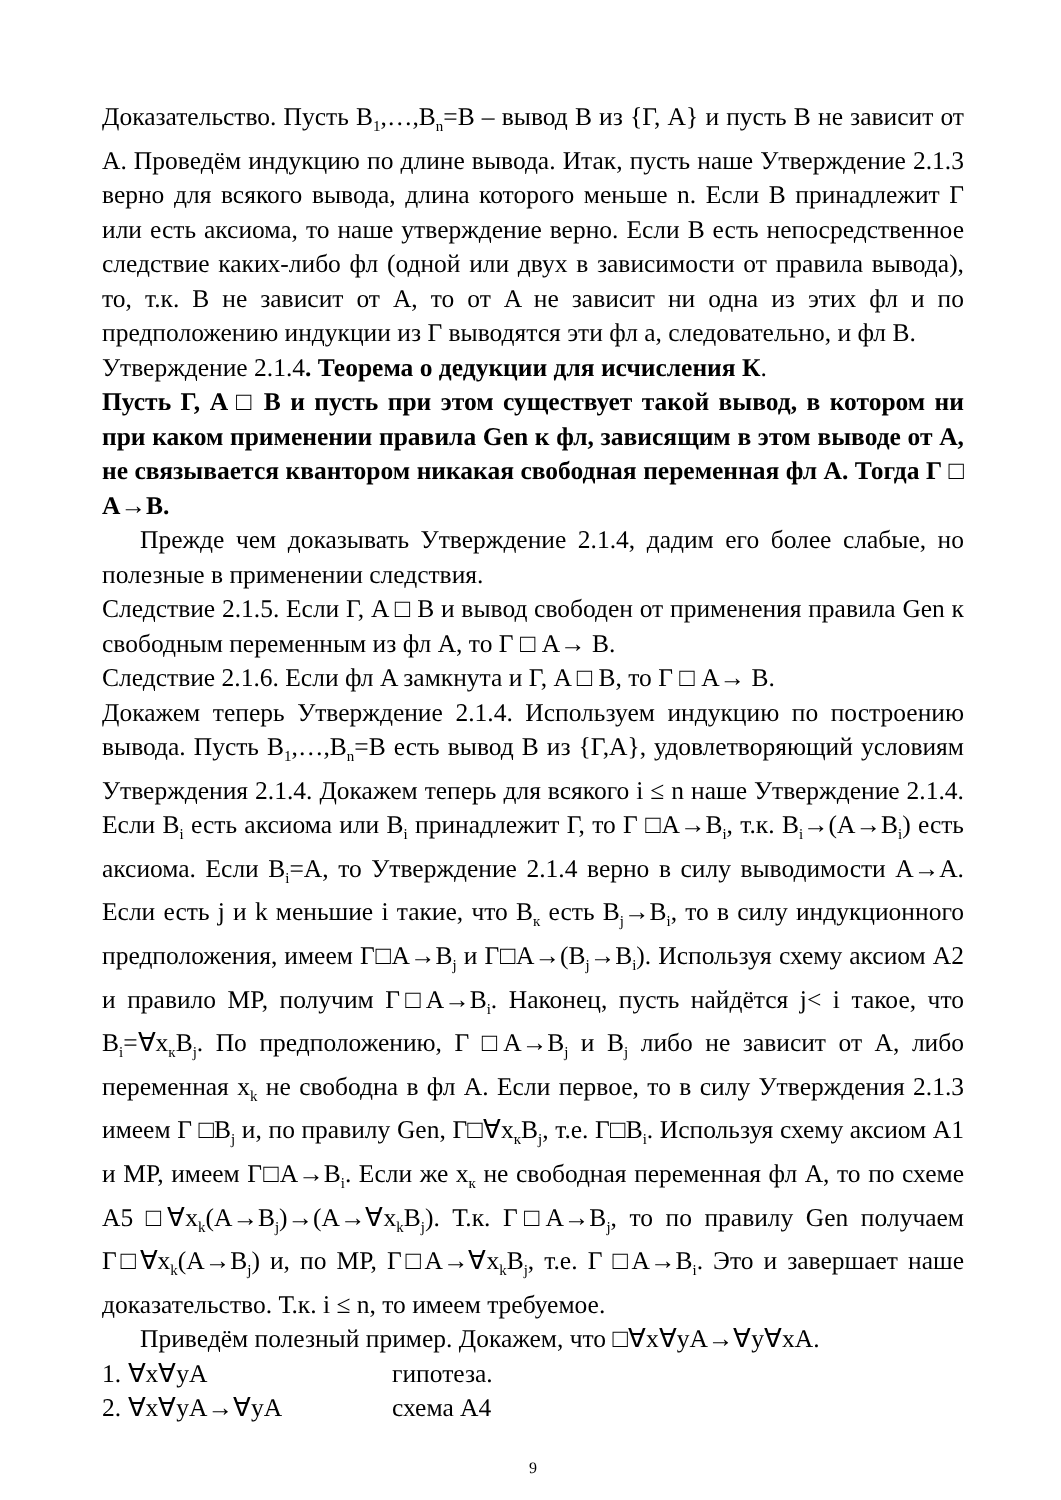Доказательство. Пусть B<sub>1</sub>,…,B<sub>n</sub>=B – вывод B из {Г, A} и пусть B не зависит от A. Проведём индукцию по длине вывода. Итак, пусть наше Утверждение 2.1.3 верно для всякого вывода, длина которого меньше n. Если B принадлежит Г или есть аксиома, то наше утверждение верно. Если B есть непосредственное следствие каких-либо фл (одной или двух в зависимости от правила вывода), то, т.к. B не зависит от A, то от A не зависит ни одна из этих фл и по предположению индукции из Г выводятся эти фл а, следовательно, и фл B.
Утверждение 2.1.4. Теорема о дедукции для исчисления К.
Пусть Г, A □ B и пусть при этом существует такой вывод, в котором ни при каком применении правила Gen к фл, зависящим в этом выводе от A, не связывается квантором никакая свободная переменная фл A. Тогда Г □ A→B.
Прежде чем доказывать Утверждение 2.1.4, дадим его более слабые, но полезные в применении следствия.
Следствие 2.1.5. Если Г, A □ B и вывод свободен от применения правила Gen к свободным переменным из фл A, то Г □ A→ B.
Следствие 2.1.6. Если фл A замкнута и Г, A □ B, то Г □ A→ B.
Докажем теперь Утверждение 2.1.4. Используем индукцию по построению вывода. Пусть B<sub>1</sub>,…,B<sub>n</sub>=B есть вывод B из {Г,A}, удовлетворяющий условиям Утверждения 2.1.4. Докажем теперь для всякого i ≤ n наше Утверждение 2.1.4. Если B<sub>i</sub> есть аксиома или B<sub>i</sub> принадлежит Г, то Г □A→B<sub>i</sub>, т.к. B<sub>i</sub>→(A→B<sub>i</sub>) есть аксиома. Если B<sub>i</sub>=A, то Утверждение 2.1.4 верно в силу выводимости A→A. Если есть j и k меньшие i такие, что B<sub>к</sub> есть B<sub>j</sub>→B<sub>i</sub>, то в силу индукционного предположения, имеем Г□A→B<sub>j</sub> и Г□A→(B<sub>j</sub>→B<sub>i</sub>). Используя схему аксиом A2 и правило MP, получим Г□A→B<sub>i</sub>. Наконец, пусть найдётся j< i такое, что B<sub>i</sub>=∀x<sub>к</sub>B<sub>j</sub>. По предположению, Г □A→B<sub>j</sub> и B<sub>j</sub> либо не зависит от A, либо переменная x<sub>k</sub> не свободна в фл A. Если первое, то в силу Утверждения 2.1.3 имеем Г □B<sub>j</sub> и, по правилу Gen, Г□∀x<sub>к</sub>B<sub>j</sub>, т.е. Г□B<sub>i</sub>. Используя схему аксиом A1 и MP, имеем Г□A→B<sub>i</sub>. Если же x<sub>к</sub> не свободная переменная фл A, то по схеме A5 □∀x<sub>k</sub>(A→B<sub>j</sub>)→(A→∀x<sub>k</sub>B<sub>j</sub>). Т.к. Г□A→B<sub>j</sub>, то по правилу Gen получаем Г□∀x<sub>k</sub>(A→B<sub>j</sub>) и, по MP, Г□A→∀x<sub>k</sub>B<sub>j</sub>, т.е. Г □A→B<sub>i</sub>. Это и завершает наше доказательство. Т.к. i ≤ n, то имеем требуемое.
Приведём полезный пример. Докажем, что □∀x∀yA→∀y∀xA.
1. ∀x∀yA гипотеза.
2. ∀x∀yA→∀yA схема A4
9